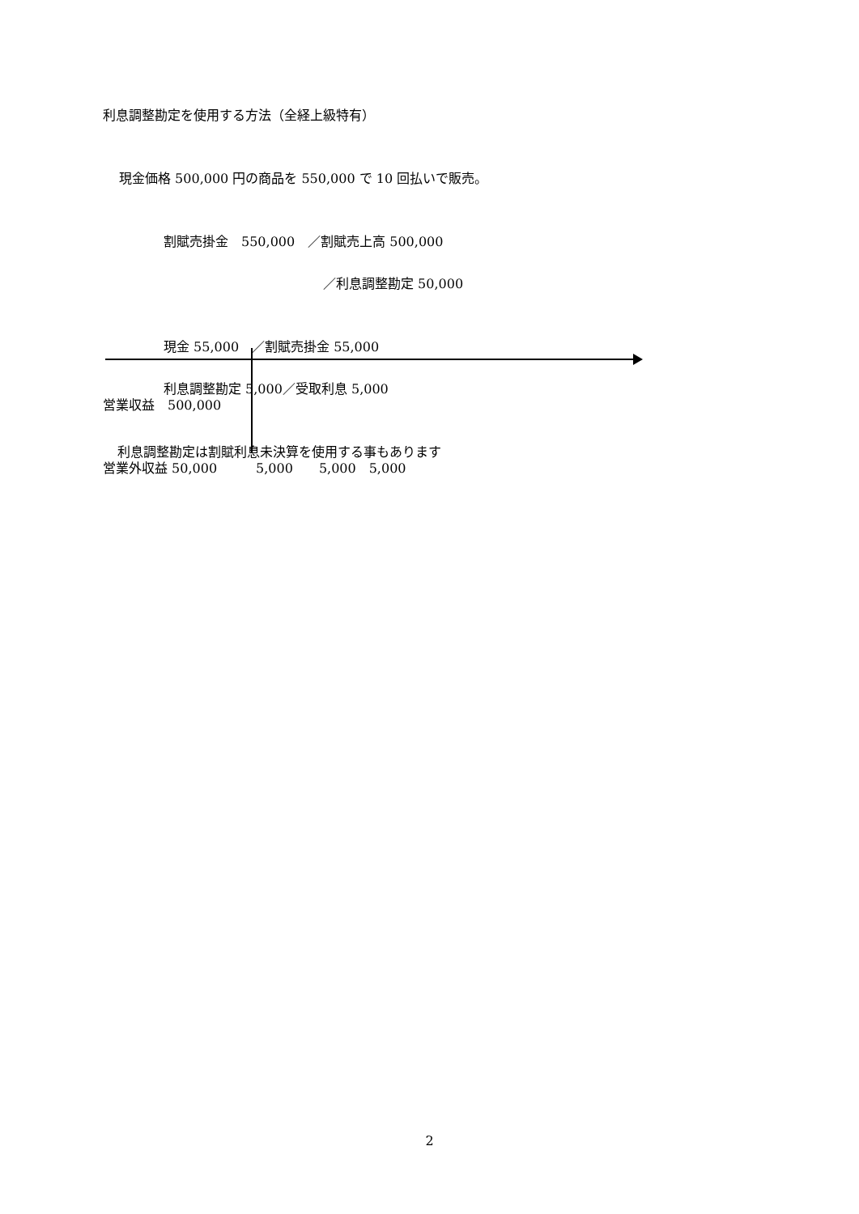利息調整勘定を使用する方法（全経上級特有）
現金価格 500,000 円の商品を 550,000 で 10 回払いで販売。
割賦売掛金　550,000　／割賦売上高 500,000
／利息調整勘定 50,000
現金 55,000　／割賦売掛金 55,000
利息調整勘定 5,000／受取利息 5,000
利息調整勘定は割賦利息未決算を使用する事もあります
営業収益　500,000
営業外収益 50,000　　　5,000　　5,000　5,000
2